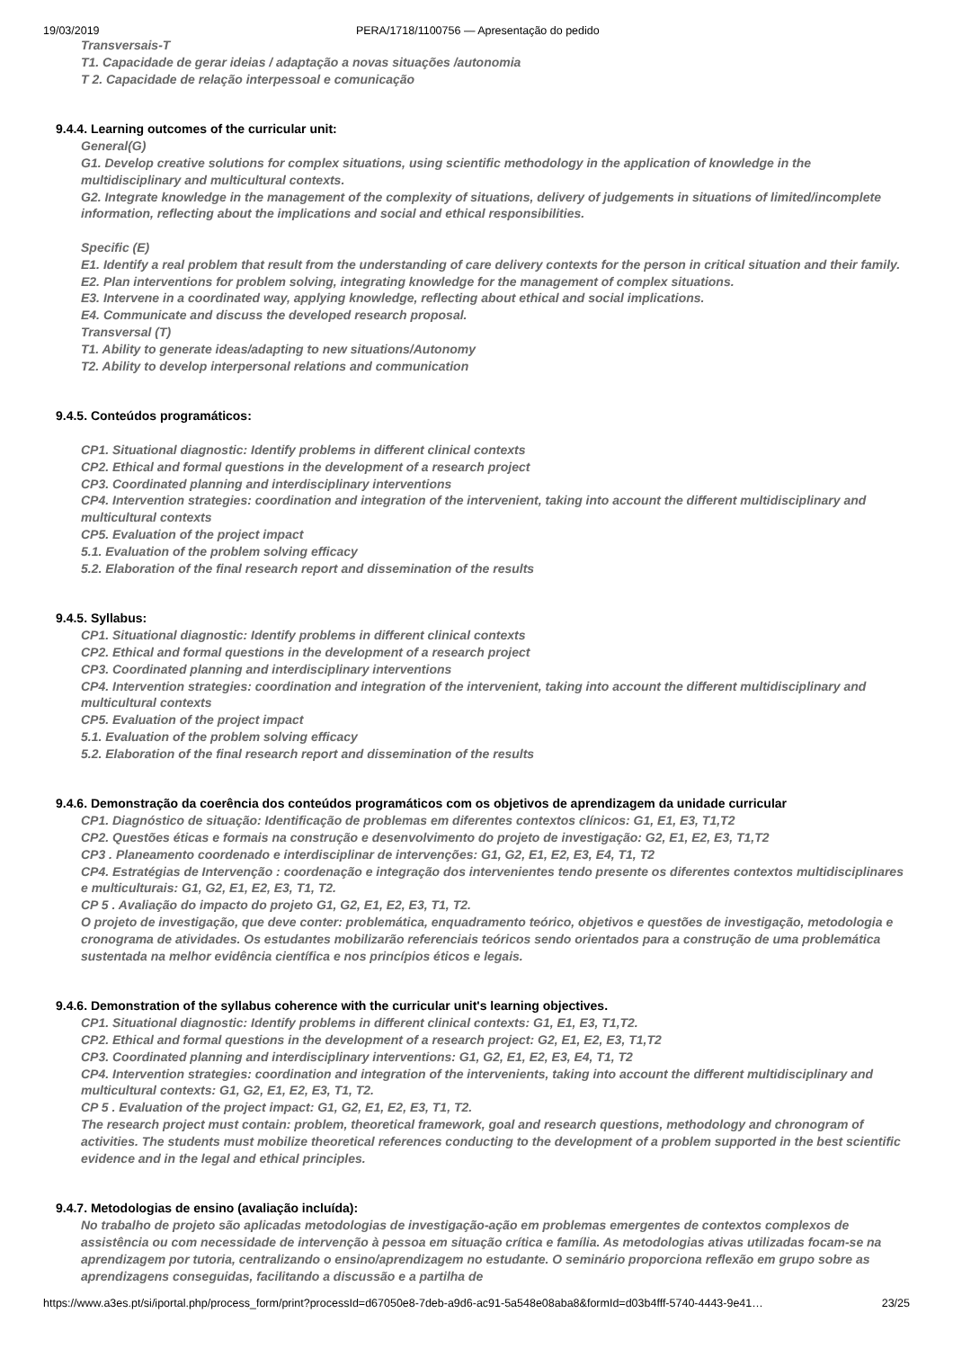19/03/2019 PERA/1718/1100756 — Apresentação do pedido
Transversais-T
T1. Capacidade de gerar ideias / adaptação a novas situações /autonomia
T 2. Capacidade de relação interpessoal e comunicação
9.4.4. Learning outcomes of the curricular unit:
General(G)
G1. Develop creative solutions for complex situations, using scientific methodology in the application of knowledge in the multidisciplinary and multicultural contexts.
G2. Integrate knowledge in the management of the complexity of situations, delivery of judgements in situations of limited/incomplete information, reflecting about the implications and social and ethical responsibilities.
Specific (E)
E1. Identify a real problem that result from the understanding of care delivery contexts for the person in critical situation and their family.
E2. Plan interventions for problem solving, integrating knowledge for the management of complex situations.
E3. Intervene in a coordinated way, applying knowledge, reflecting about ethical and social implications.
E4. Communicate and discuss the developed research proposal.
Transversal (T)
T1. Ability to generate ideas/adapting to new situations/Autonomy
T2. Ability to develop interpersonal relations and communication
9.4.5. Conteúdos programáticos:
CP1. Situational diagnostic: Identify problems in different clinical contexts
CP2. Ethical and formal questions in the development of a research project
CP3. Coordinated planning and interdisciplinary interventions
CP4. Intervention strategies: coordination and integration of the intervenient, taking into account the different multidisciplinary and multicultural contexts
CP5. Evaluation of the project impact
5.1. Evaluation of the problem solving efficacy
5.2. Elaboration of the final research report and dissemination of the results
9.4.5. Syllabus:
CP1. Situational diagnostic: Identify problems in different clinical contexts
CP2. Ethical and formal questions in the development of a research project
CP3. Coordinated planning and interdisciplinary interventions
CP4. Intervention strategies: coordination and integration of the intervenient, taking into account the different multidisciplinary and multicultural contexts
CP5. Evaluation of the project impact
5.1. Evaluation of the problem solving efficacy
5.2. Elaboration of the final research report and dissemination of the results
9.4.6. Demonstração da coerência dos conteúdos programáticos com os objetivos de aprendizagem da unidade curricular
CP1. Diagnóstico de situação: Identificação de problemas em diferentes contextos clínicos: G1, E1, E3, T1,T2
CP2. Questões éticas e formais na construção e desenvolvimento do projeto de investigação: G2, E1, E2, E3, T1,T2
CP3 . Planeamento coordenado e interdisciplinar de intervenções: G1, G2, E1, E2, E3, E4, T1, T2
CP4. Estratégias de Intervenção : coordenação e integração dos intervenientes tendo presente os diferentes contextos multidisciplinares e multiculturais: G1, G2, E1, E2, E3, T1, T2.
CP 5 . Avaliação do impacto do projeto G1, G2, E1, E2, E3, T1, T2.
O projeto de investigação, que deve conter: problemática, enquadramento teórico, objetivos e questões de investigação, metodologia e cronograma de atividades. Os estudantes mobilizarão referenciais teóricos sendo orientados para a construção de uma problemática sustentada na melhor evidência científica e nos princípios éticos e legais.
9.4.6. Demonstration of the syllabus coherence with the curricular unit's learning objectives.
CP1. Situational diagnostic: Identify problems in different clinical contexts: G1, E1, E3, T1,T2.
CP2. Ethical and formal questions in the development of a research project: G2, E1, E2, E3, T1,T2
CP3. Coordinated planning and interdisciplinary interventions: G1, G2, E1, E2, E3, E4, T1, T2
CP4. Intervention strategies: coordination and integration of the intervenients, taking into account the different multidisciplinary and multicultural contexts: G1, G2, E1, E2, E3, T1, T2.
CP 5 . Evaluation of the project impact: G1, G2, E1, E2, E3, T1, T2.
The research project must contain: problem, theoretical framework, goal and research questions, methodology and chronogram of activities. The students must mobilize theoretical references conducting to the development of a problem supported in the best scientific evidence and in the legal and ethical principles.
9.4.7. Metodologias de ensino (avaliação incluída):
No trabalho de projeto são aplicadas metodologias de investigação-ação em problemas emergentes de contextos complexos de assistência ou com necessidade de intervenção à pessoa em situação crítica e família. As metodologias ativas utilizadas focam-se na aprendizagem por tutoria, centralizando o ensino/aprendizagem no estudante. O seminário proporciona reflexão em grupo sobre as aprendizagens conseguidas, facilitando a discussão e a partilha de
https://www.a3es.pt/si/iportal.php/process_form/print?processId=d67050e8-7deb-a9d6-ac91-5a548e08aba8&formId=d03b4fff-5740-4443-9e41… 23/25